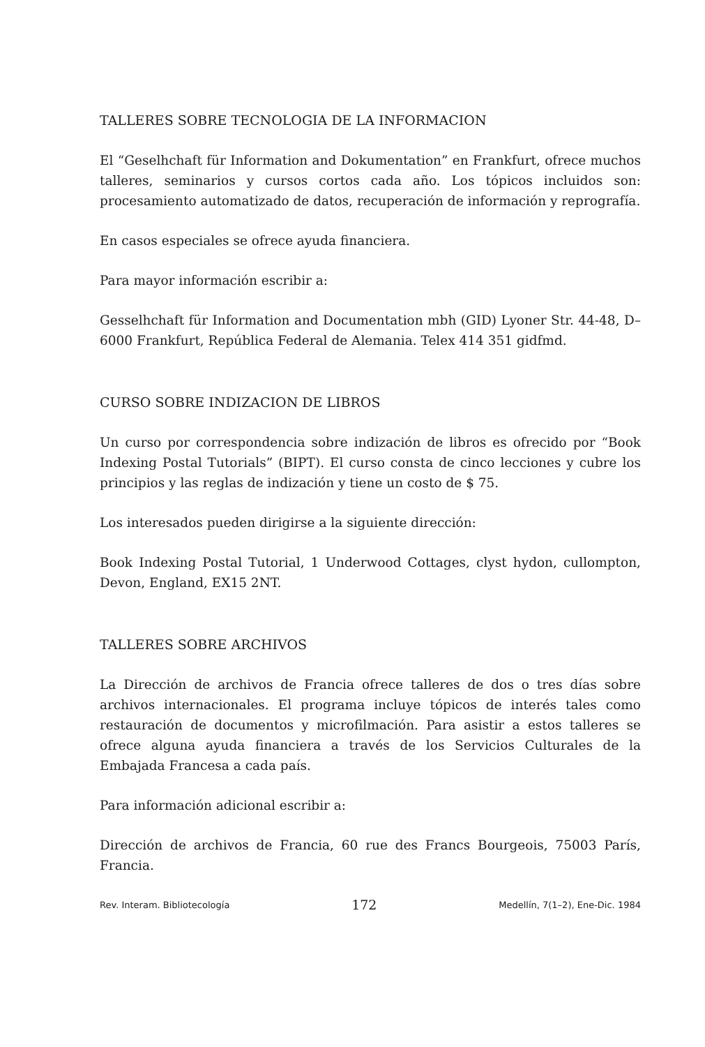TALLERES SOBRE TECNOLOGIA DE LA INFORMACION
El “Geselhchaft für Information and Dokumentation” en Frankfurt, ofrece muchos talleres, seminarios y cursos cortos cada año. Los tópicos incluidos son: procesamiento automatizado de datos, recuperación de información y reprografía.
En casos especiales se ofrece ayuda financiera.
Para mayor información escribir a:
Gesselhchaft für Information and Documentation mbh (GID) Lyoner Str. 44-48, D–6000 Frankfurt, República Federal de Alemania. Telex 414 351 gidfmd.
CURSO SOBRE INDIZACION DE LIBROS
Un curso por correspondencia sobre indización de libros es ofrecido por “Book Indexing Postal Tutorials” (BIPT). El curso consta de cinco lecciones y cubre los principios y las reglas de indización y tiene un costo de $ 75.
Los interesados pueden dirigirse a la siguiente dirección:
Book Indexing Postal Tutorial, 1 Underwood Cottages, clyst hydon, cullompton, Devon, England, EX15 2NT.
TALLERES SOBRE ARCHIVOS
La Dirección de archivos de Francia ofrece talleres de dos o tres días sobre archivos internacionales. El programa incluye tópicos de interés tales como restauración de documentos y microfilmación. Para asistir a estos talleres se ofrece alguna ayuda financiera a través de los Servicios Culturales de la Embajada Francesa a cada país.
Para información adicional escribir a:
Dirección de archivos de Francia, 60 rue des Francs Bourgeois, 75003 París, Francia.
Rev. Interam. Bibliotecología 172 Medellín, 7(1–2), Ene-Dic. 1984